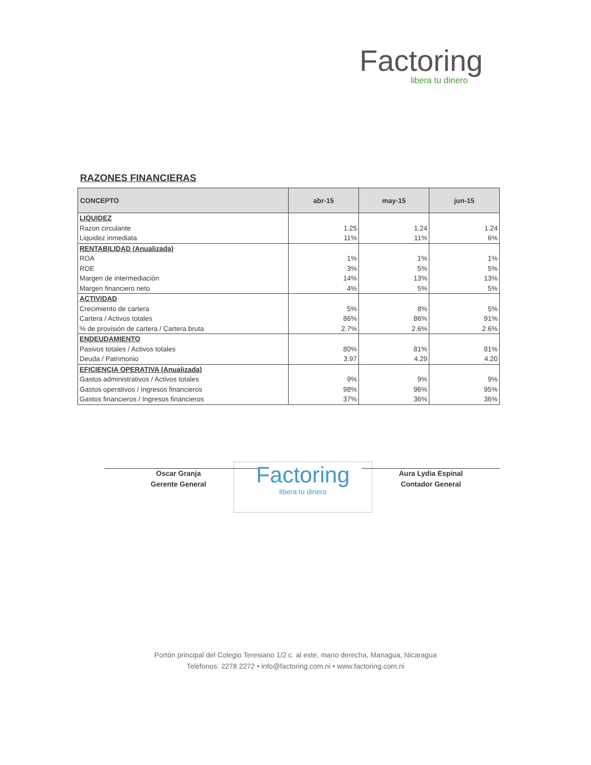Factoring
libera tu dinero
RAZONES FINANCIERAS
| CONCEPTO | abr-15 | may-15 | jun-15 |
| --- | --- | --- | --- |
| LIQUIDEZ | | | |
| Razon circulante | 1.25 | 1.24 | 1.24 |
| Liquidez inmediata | 11% | 11% | 6% |
| RENTABILIDAD (Anualizada) | | | |
| ROA | 1% | 1% | 1% |
| ROE | 3% | 5% | 5% |
| Margen de intermediación | 14% | 13% | 13% |
| Margen financiero neto | 4% | 5% | 5% |
| ACTIVIDAD | | | |
| Crecimiento de cartera | 5% | 8% | 5% |
| Cartera / Activos totales | 86% | 86% | 91% |
| % de provisión de cartera / Cartera bruta | 2.7% | 2.6% | 2.6% |
| ENDEUDAMIENTO | | | |
| Pasivos totales / Activos totales | 80% | 81% | 81% |
| Deuda / Patrimonio | 3.97 | 4.29 | 4.20 |
| EFICIENCIA OPERATIVA (Anualizada) | | | |
| Gastos administrativos / Activos totales | 9% | 9% | 9% |
| Gastos operativos / Ingresos financieros | 98% | 96% | 95% |
| Gastos financieros / Ingresos financieros | 37% | 36% | 36% |
Oscar Granja
Gerente General
Factoring
libera tu dinero
Aura Lydia Espinal
Contador General
Portón principal del Colegio Teresiano 1/2 c. al este, mano derecha, Managua, Nicaragua
Teléfonos: 2278 2272 • info@factoring.com.ni • www.factoring.com.ni